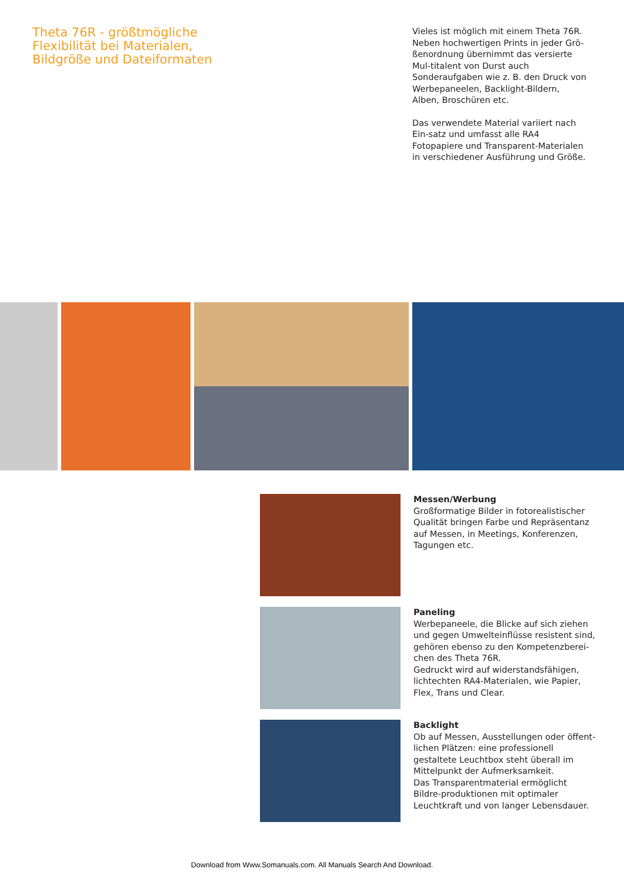Theta 76R - größtmögliche Flexibilität bei Materialen, Bildgröße und Dateiformaten
Vieles ist möglich mit einem Theta 76R. Neben hochwertigen Prints in jeder Grö-ßenordnung übernimmt das versierte Mul-titalent von Durst auch Sonderaufgaben wie z. B. den Druck von Werbepaneelen, Backlight-Bildern, Alben, Broschüren etc.
Das verwendete Material variiert nach Ein-satz und umfasst alle RA4 Fotopapiere und Transparent-Materialen in verschiedener Ausführung und Größe.
Messen/Werbung
Großformatige Bilder in fotorealistischer Qualität bringen Farbe und Repräsentanz auf Messen, in Meetings, Konferenzen, Tagungen etc.
Paneling
Werbepaneele, die Blicke auf sich ziehen und gegen Umwelteinflüsse resistent sind, gehören ebenso zu den Kompetenzberei-chen des Theta 76R.
Gedruckt wird auf widerstandsfähigen, lichtechten RA4-Materialen, wie Papier, Flex, Trans und Clear.
Backlight
Ob auf Messen, Ausstellungen oder öffent-lichen Plätzen: eine professionell gestaltete Leuchtbox steht überall im Mittelpunkt der Aufmerksamkeit.
Das Transparentmaterial ermöglicht Bildre-produktionen mit optimaler Leuchtkraft und von langer Lebensdauer.
Download from Www.Somanuals.com. All Manuals Search And Download.